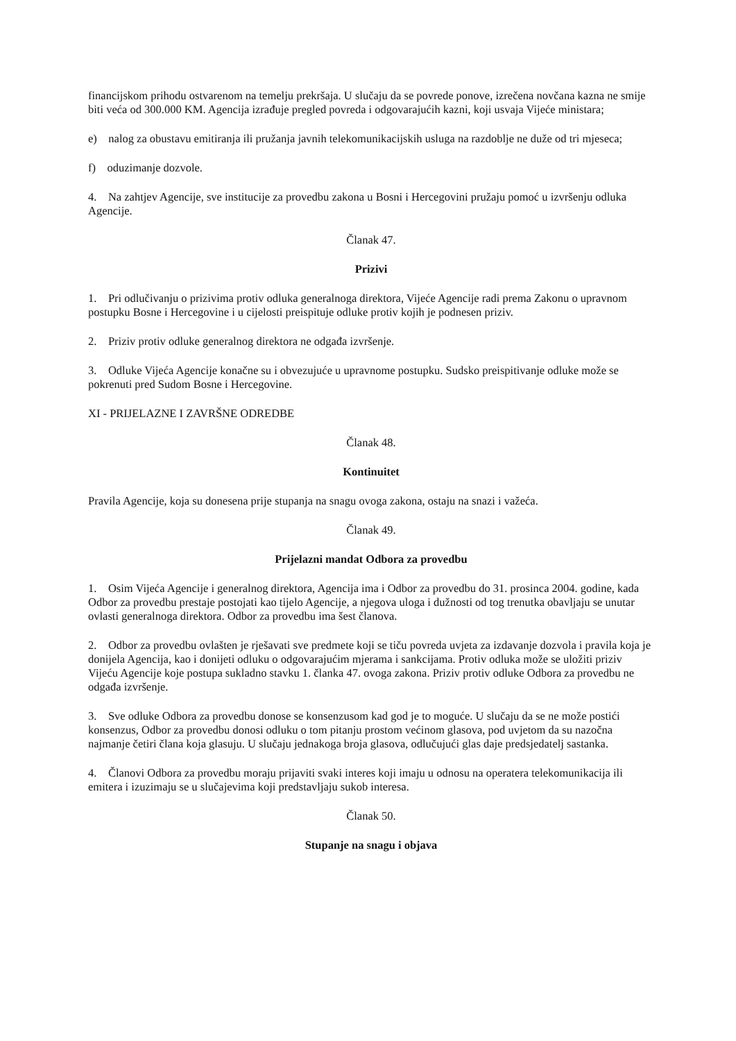financijskom prihodu ostvarenom na temelju prekršaja. U slučaju da se povrede ponove, izrečena novčana kazna ne smije biti veća od 300.000 KM. Agencija izrađuje pregled povreda i odgovarajućih kazni, koji usvaja Vijeće ministara;
e) nalog za obustavu emitiranja ili pružanja javnih telekomunikacijskih usluga na razdoblje ne duže od tri mjeseca;
f) oduzimanje dozvole.
4. Na zahtjev Agencije, sve institucije za provedbu zakona u Bosni i Hercegovini pružaju pomoć u izvršenju odluka Agencije.
Članak 47.
Prizivi
1. Pri odlučivanju o prizivima protiv odluka generalnoga direktora, Vijeće Agencije radi prema Zakonu o upravnom postupku Bosne i Hercegovine i u cijelosti preispituje odluke protiv kojih je podnesen priziv.
2. Priziv protiv odluke generalnog direktora ne odgađa izvršenje.
3. Odluke Vijeća Agencije konačne su i obvezujuće u upravnome postupku. Sudsko preispitivanje odluke može se pokrenuti pred Sudom Bosne i Hercegovine.
XI - PRIJELAZNE I ZAVRŠNE ODREDBE
Članak 48.
Kontinuitet
Pravila Agencije, koja su donesena prije stupanja na snagu ovoga zakona, ostaju na snazi i važeća.
Članak 49.
Prijelazni mandat Odbora za provedbu
1. Osim Vijeća Agencije i generalnog direktora, Agencija ima i Odbor za provedbu do 31. prosinca 2004. godine, kada Odbor za provedbu prestaje postojati kao tijelo Agencije, a njegova uloga i dužnosti od tog trenutka obavljaju se unutar ovlasti generalnoga direktora. Odbor za provedbu ima šest članova.
2. Odbor za provedbu ovlašten je rješavati sve predmete koji se tiču povreda uvjeta za izdavanje dozvola i pravila koja je donijela Agencija, kao i donijeti odluku o odgovarajućim mjerama i sankcijama. Protiv odluka može se uložiti priziv Vijeću Agencije koje postupa sukladno stavku 1. članka 47. ovoga zakona. Priziv protiv odluke Odbora za provedbu ne odgađa izvršenje.
3. Sve odluke Odbora za provedbu donose se konsenzusom kad god je to moguće. U slučaju da se ne može postići konsenzus, Odbor za provedbu donosi odluku o tom pitanju prostom većinom glasova, pod uvjetom da su nazočna najmanje četiri člana koja glasuju. U slučaju jednakoga broja glasova, odlučujući glas daje predsjedatelj sastanka.
4. Članovi Odbora za provedbu moraju prijaviti svaki interes koji imaju u odnosu na operatera telekomunikacija ili emitera i izuzimaju se u slučajevima koji predstavljaju sukob interesa.
Članak 50.
Stupanje na snagu i objava